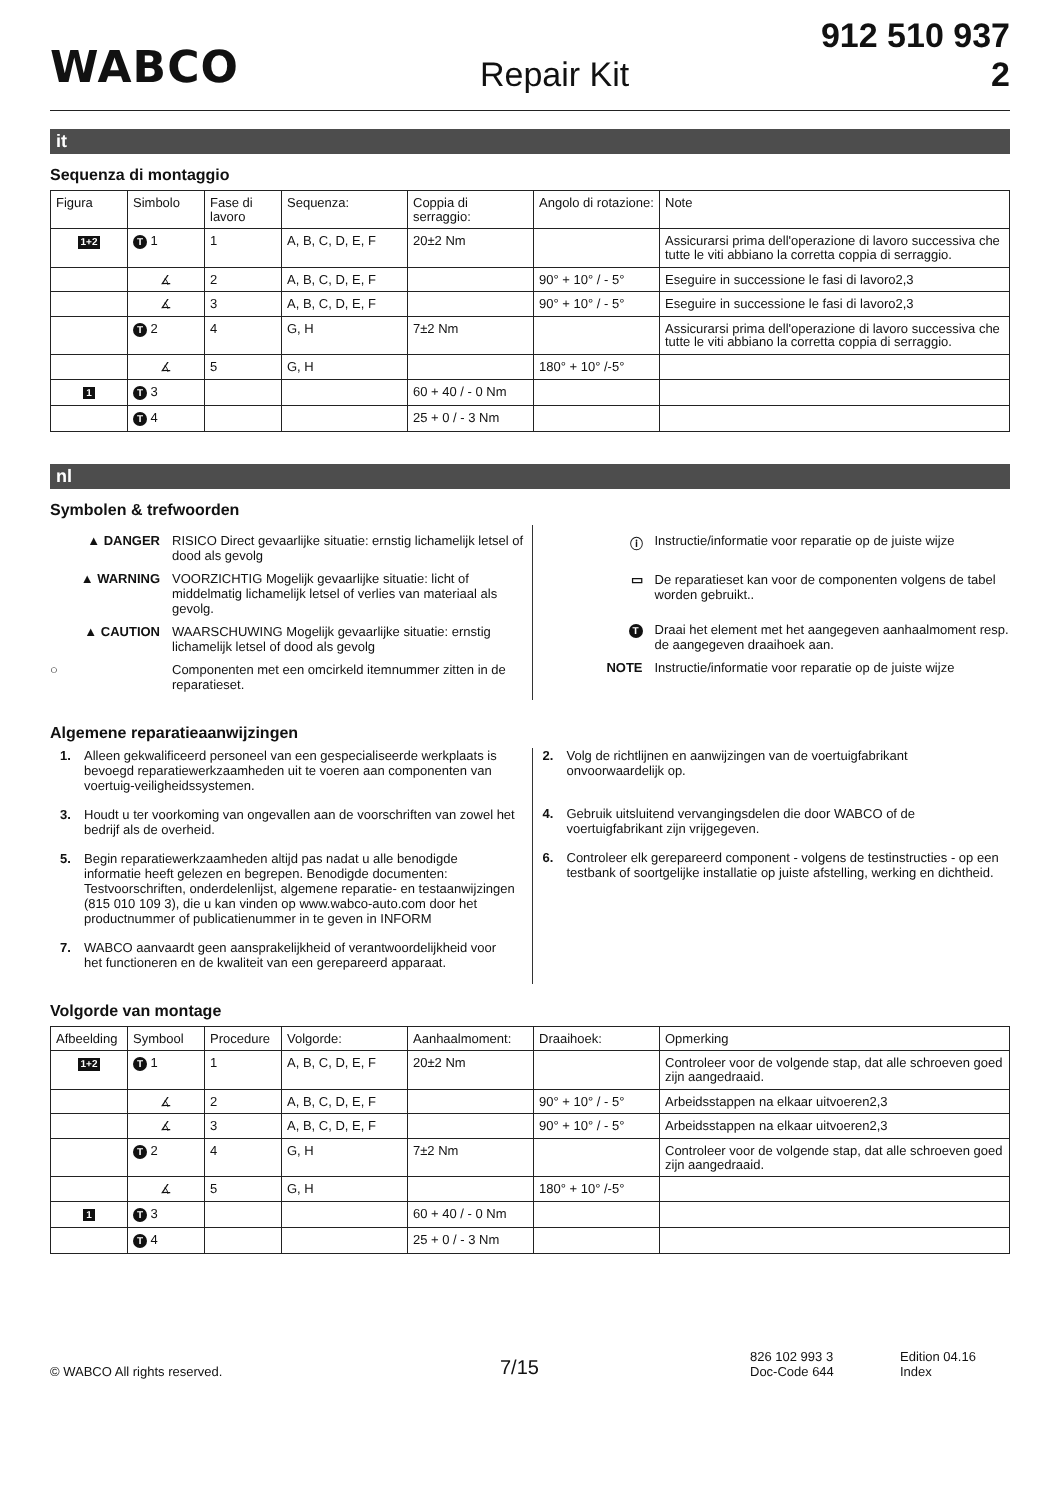WABCO
Repair Kit
912 510 937 2
it
Sequenza di montaggio
| Figura | Simbolo | Fase di lavoro | Sequenza: | Coppia di serraggio: | Angolo di rotazione: | Note |
| --- | --- | --- | --- | --- | --- | --- |
| 1+2 | T 1 | 1 | A, B, C, D, E, F | 20±2 Nm | | Assicurarsi prima dell'operazione di lavoro successiva che tutte le viti abbiano la corretta coppia di serraggio. |
| | ∡ | 2 | A, B, C, D, E, F | | 90° + 10° / - 5° | Eseguire in successione le fasi di lavoro2,3 |
| | ∡ | 3 | A, B, C, D, E, F | | 90° + 10° / - 5° | Eseguire in successione le fasi di lavoro2,3 |
| | T 2 | 4 | G, H | 7±2 Nm | | Assicurarsi prima dell'operazione di lavoro successiva che tutte le viti abbiano la corretta coppia di serraggio. |
| | ∡ | 5 | G, H | | 180° + 10° /-5° | |
| 1 | T 3 | | | 60 + 40 / - 0 Nm | | |
| | T 4 | | | 25 + 0 / - 3 Nm | | |
nl
Symbolen & trefwoorden
▲ DANGER RISICO Direct gevaarlijke situatie: ernstig lichamelijk letsel of dood als gevolg
▲ WARNING VOORZICHTIG Mogelijk gevaarlijke situatie: licht of middelmatig lichamelijk letsel of verlies van materiaal als gevolg.
▲ CAUTION WAARSCHUWING Mogelijk gevaarlijke situatie: ernstig lichamelijk letsel of dood als gevolg
○ Componenten met een omcirkeld itemnummer zitten in de reparatieset.
ⓘ Instructie/informatie voor reparatie op de juiste wijze
▭ De reparatieset kan voor de componenten volgens de tabel worden gebruikt..
T Draai het element met het aangegeven aanhaalmoment resp. de aangegeven draaihoek aan.
NOTE Instructie/informatie voor reparatie op de juiste wijze
Algemene reparatieaanwijzingen
1. Alleen gekwalificeerd personeel van een gespecialiseerde werkplaats is bevoegd reparatiewerkzaamheden uit te voeren aan componenten van voertuig-veiligheidssystemen.
3. Houdt u ter voorkoming van ongevallen aan de voorschriften van zowel het bedrijf als de overheid.
5. Begin reparatiewerkzaamheden altijd pas nadat u alle benodigde informatie heeft gelezen en begrepen. Benodigde documenten: Testvoorschriften, onderdelenlijst, algemene reparatie- en testaanwijzingen (815 010 109 3), die u kan vinden op www.wabco-auto.com door het productnummer of publicatienummer in te geven in INFORM
7. WABCO aanvaardt geen aansprakelijkheid of verantwoordelijkheid voor het functioneren en de kwaliteit van een gerepareerd apparaat.
2. Volg de richtlijnen en aanwijzingen van de voertuigfabrikant onvoorwaardelijk op.
4. Gebruik uitsluitend vervangingsdelen die door WABCO of de voertuigfabrikant zijn vrijgegeven.
6. Controleer elk gerepareerd component - volgens de testinstructies - op een testbank of soortgelijke installatie op juiste afstelling, werking en dichtheid.
Volgorde van montage
| Afbeelding | Symbool | Procedure | Volgorde: | Aanhaalmoment: | Draaihoek: | Opmerking |
| --- | --- | --- | --- | --- | --- | --- |
| 1+2 | T 1 | 1 | A, B, C, D, E, F | 20±2 Nm | | Controleer voor de volgende stap, dat alle schroeven goed zijn aangedraaid. |
| | ∡ | 2 | A, B, C, D, E, F | | 90° + 10° / - 5° | Arbeidsstappen na elkaar uitvoeren2,3 |
| | ∡ | 3 | A, B, C, D, E, F | | 90° + 10° / - 5° | Arbeidsstappen na elkaar uitvoeren2,3 |
| | T 2 | 4 | G, H | 7±2 Nm | | Controleer voor de volgende stap, dat alle schroeven goed zijn aangedraaid. |
| | ∡ | 5 | G, H | | 180° + 10° /-5° | |
| 1 | T 3 | | | 60 + 40 / - 0 Nm | | |
| | T 4 | | | 25 + 0 / - 3 Nm | | |
© WABCO All rights reserved.
7/15
826 102 993 3
Doc-Code 644
Edition 04.16
Index